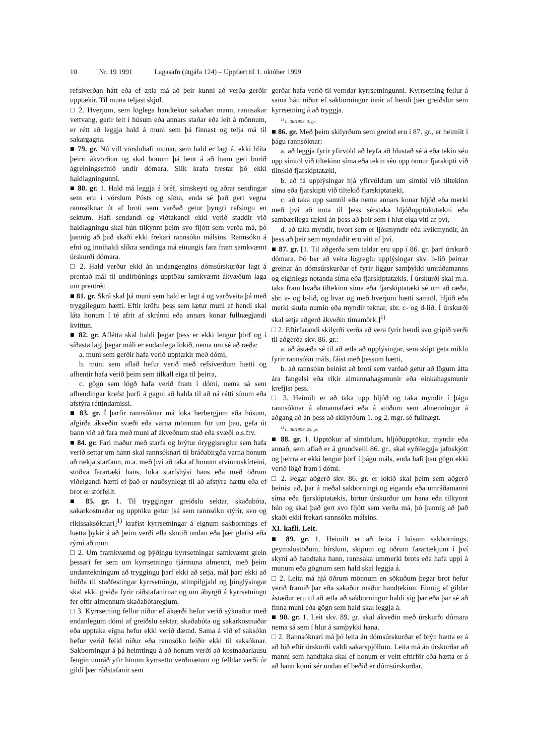10 Nr. 19 1991 Lagasafn (útgáfa 124) – Uppfært til 1. október 1999
refsiverðan hátt eða ef ætla má að þeir kunni að verða gerðir upptækir. Til muna teljast skjöl.
□ 2. Hverjum, sem löglega handtekur sakaðan mann, rannsakar vettvang, gerir leit í húsum eða annars staðar eða leit á mönnum, er rétt að leggja hald á muni sem þá finnast og telja má til sakargagna.
■ 79. gr. Nú vill vörsluhafi munar, sem hald er lagt á, ekki hlíta þeirri ákvörðun og skal honum þá bent á að hann geti borið ágreiningsefnið undir dómara. Slík krafa frestar þó ekki haldlagningunni.
■ 80. gr. 1. Hald má leggja á bréf, símskeyti og aðrar sendingar sem eru í vörslum Pósts og síma, enda sé það gert vegna rannsóknar út af broti sem varðað getur þyngri refsingu en sektum. Hafi sendandi og viðtakandi ekki verið staddir við haldlagningu skal hún tilkynnt þeim svo fljótt sem verða má, þó þannig að það skaði ekki frekari rannsókn málsins. Rannsókn á efni og innihaldi slíkra sendinga má einungis fara fram samkvæmt úrskurði dómara.
□ 2. Hald verður ekki án undangengins dómsúrskurðar lagt á prentað mál til undirbúnings upptöku samkvæmt ákvæðum laga um prentrétt.
■ 81. gr. Skrá skal þá muni sem hald er lagt á og varðveita þá með tryggilegum hætti. Eftir kröfu þess sem lætur muni af hendi skal láta honum í té afrit af skránni eða annars konar fullnægjandi kvittun.
■ 82. gr. Aflétta skal haldi þegar þess er ekki lengur þörf og í síðasta lagi þegar máli er endanlega lokið, nema um sé að ræða:
a. muni sem gerðir hafa verið upptækir með dómi,
b. muni sem aflað hefur verið með refsiverðum hætti og afhentir hafa verið þeim sem tilkall eiga til þeirra,
c. gögn sem lögð hafa verið fram í dómi, nema sá sem afhendingar krefst þurfi á gagni að halda til að ná rétti sínum eða afstýra réttindamissi.
■ 83. gr. Í þarfir rannsóknar má loka herbergjum eða húsum, afgirða ákveðin svæði eða varna mönnum för um þau, gefa út bann við að fara með muni af ákveðnum stað eða svæði o.s.frv.
■ 84. gr. Fari maður með starfa og brýtur öryggisreglur sem hafa verið settar um hann skal rannsóknari til bráðabirgða varna honum að rækja starfann, m.a. með því að taka af honum atvinnuskírteini, stöðva farartæki hans, loka starfshýsi hans eða með öðrum viðeigandi hætti ef það er nauðsynlegt til að afstýra hættu eða ef brot er stórfellt.
■ 85. gr. 1. Til tryggingar greiðslu sektar, skaðabóta, sakarkostnaðar og upptöku getur [sá sem rannsókn stýrir, svo og ríkissaksóknari]<sup>1)</sup> krafist kyrrsetningar á eignum sakbornings ef hætta þykir á að þeim verði ella skotið undan eða þær glatist eða rýrni að mun.
□ 2. Um framkvæmd og þýðingu kyrrsetningar samkvæmt grein þessari fer sem um kyrrsetningu fjármuna almennt, með þeim undantekningum að tryggingu þarf ekki að setja, mál þarf ekki að höfða til staðfestingar kyrrsetningu, stimpilgjald og þinglýsingar skal ekki greiða fyrir ráðstafanirnar og um ábyrgð á kyrrsetningu fer eftir almennum skaðabótareglum.
□ 3. Kyrrsetning fellur niður ef ákærði hefur verið sýknaður með endanlegum dómi af greiðslu sektar, skaðabóta og sakarkostnaðar eða upptaka eigna hefur ekki verið dæmd. Sama á við ef saksókn hefur verið felld niður eða rannsókn leiðir ekki til saksóknar. Sakborningur á þá heimtingu á að honum verði að kostnaðarlausu fengin umráð yfir hinum kyrrsettu verðmætum og felldar verði úr gildi þær ráðstafanir sem
gerðar hafa verið til verndar kyrrsetningunni. Kyrrsetning fellur á sama hátt niður ef sakborningur innir af hendi þær greiðslur sem kyrrsetning á að tryggja.
<sup>1)</sup> L. 38/1993, 3. gr.
■ 86. gr. Með þeim skilyrðum sem greind eru í 87. gr., er heimilt í þágu rannsóknar:
a. að leggja fyrir yfirvöld að leyfa að hlustað sé á eða tekin séu upp símtöl við tiltekinn síma eða tekin séu upp önnur fjarskipti við tiltekið fjarskiptatæki,
b. að fá upplýsingar hjá yfirvöldum um símtöl við tiltekinn síma eða fjarskipti við tiltekið fjarskiptatæki,
c. að taka upp samtöl eða nema annars konar hljóð eða merki með því að nota til þess sérstaka hljóðupptökutækni eða sambærilega tækni án þess að þeir sem í hlut eiga viti af því,
d. að taka myndir, hvort sem er ljósmyndir eða kvikmyndir, án þess að þeir sem myndaðir eru viti af því.
■ 87. gr. [1. Til aðgerða sem taldar eru upp í 86. gr. þarf úrskurð dómara. Þó ber að veita lögreglu upplýsingar skv. b-lið þeirrar greinar án dómsúrskurðar ef fyrir liggur samþykki umráðamanns og eiginlegs notanda síma eða fjarskiptatækis. Í úrskurði skal m.a. taka fram hvaða tiltekinn síma eða fjarskiptatæki sé um að ræða, sbr. a- og b-lið, og hvar og með hverjum hætti samtöl, hljóð eða merki skulu numin eða myndir teknar, sbr. c- og d-lið. Í úrskurði skal setja aðgerð ákveðin tímamörk.]<sup>1)</sup>
□ 2. Eftirfarandi skilyrði verða að vera fyrir hendi svo gripið verði til aðgerða skv. 86. gr.:
a. að ástæða sé til að ætla að upplýsingar, sem skipt geta miklu fyrir rannsókn máls, fáist með þessum hætti,
b. að rannsókn beinist að broti sem varðað getur að lögum átta ára fangelsi eða ríkir almannahagsmunir eða einkahagsmunir krefjist þess.
□ 3. Heimilt er að taka upp hljóð og taka myndir í þágu rannsóknar á almannafæri eða á stöðum sem almenningur á aðgang að án þess að skilyrðum 1. og 2. mgr. sé fullnægt.
<sup>1)</sup> L. 36/1999, 25. gr.
■ 88. gr. 1. Upptökur af símtölum, hljóðupptökur, myndir eða annað, sem aflað er á grundvelli 86. gr., skal eyðileggja jafnskjótt og þeirra er ekki lengur þörf í þágu máls, enda hafi þau gögn ekki verið lögð fram í dómi.
□ 2. Þegar aðgerð skv. 86. gr. er lokið skal þeim sem aðgerð beinist að, þar á meðal sakborningi og eiganda eða umráðamanni síma eða fjarskiptatækis, birtur úrskurður um hana eða tilkynnt hún og skal það gert svo fljótt sem verða má, þó þannig að það skaði ekki frekari rannsókn málsins.
XI. kafli. Leit.
■ 89. gr. 1. Heimilt er að leita í húsum sakbornings, geymslustöðum, hirslum, skipum og öðrum farartækjum í því skyni að handtaka hann, rannsaka ummerki brots eða hafa uppi á munum eða gögnum sem hald skal leggja á.
□ 2. Leita má hjá öðrum mönnum en sökuðum þegar brot hefur verið framið þar eða sakaður maður handtekinn. Einnig ef gildar ástæður eru til að ætla að sakborningur haldi sig þar eða þar sé að finna muni eða gögn sem hald skal leggja á.
■ 90. gr. 1. Leit skv. 89. gr. skal ákveðin með úrskurði dómara nema sá sem í hlut á samþykki hana.
□ 2. Rannsóknari má þó leita án dómsúrskurðar ef brýn hætta er á að bið eftir úrskurði valdi sakarspjöllum. Leita má án úrskurðar að manni sem handtaka skal ef honum er veitt eftirför eða hætta er á að hann komi sér undan ef beðið er dómsúrskurðar.